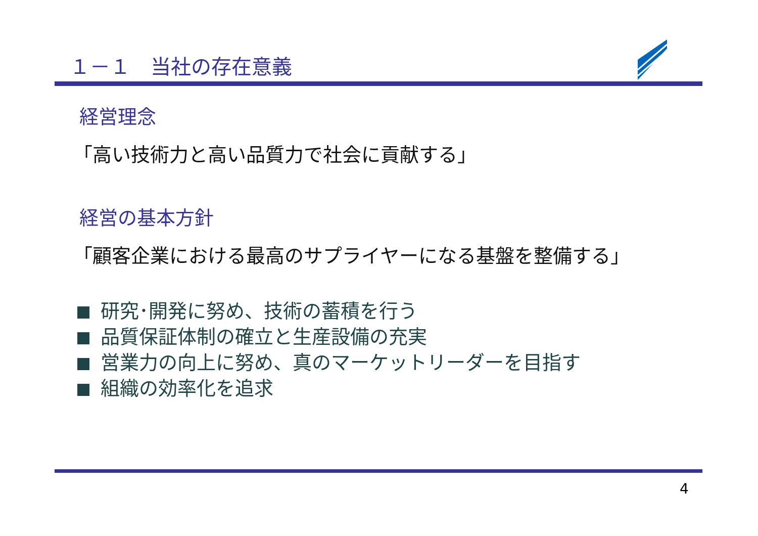１－１　当社の存在意義
経営理念
「高い技術力と高い品質力で社会に貢献する」
経営の基本方針
「顧客企業における最高のサプライヤーになる基盤を整備する」
研究･開発に努め、技術の蓄積を行う
品質保証体制の確立と生産設備の充実
営業力の向上に努め、真のマーケットリーダーを目指す
組織の効率化を追求
4